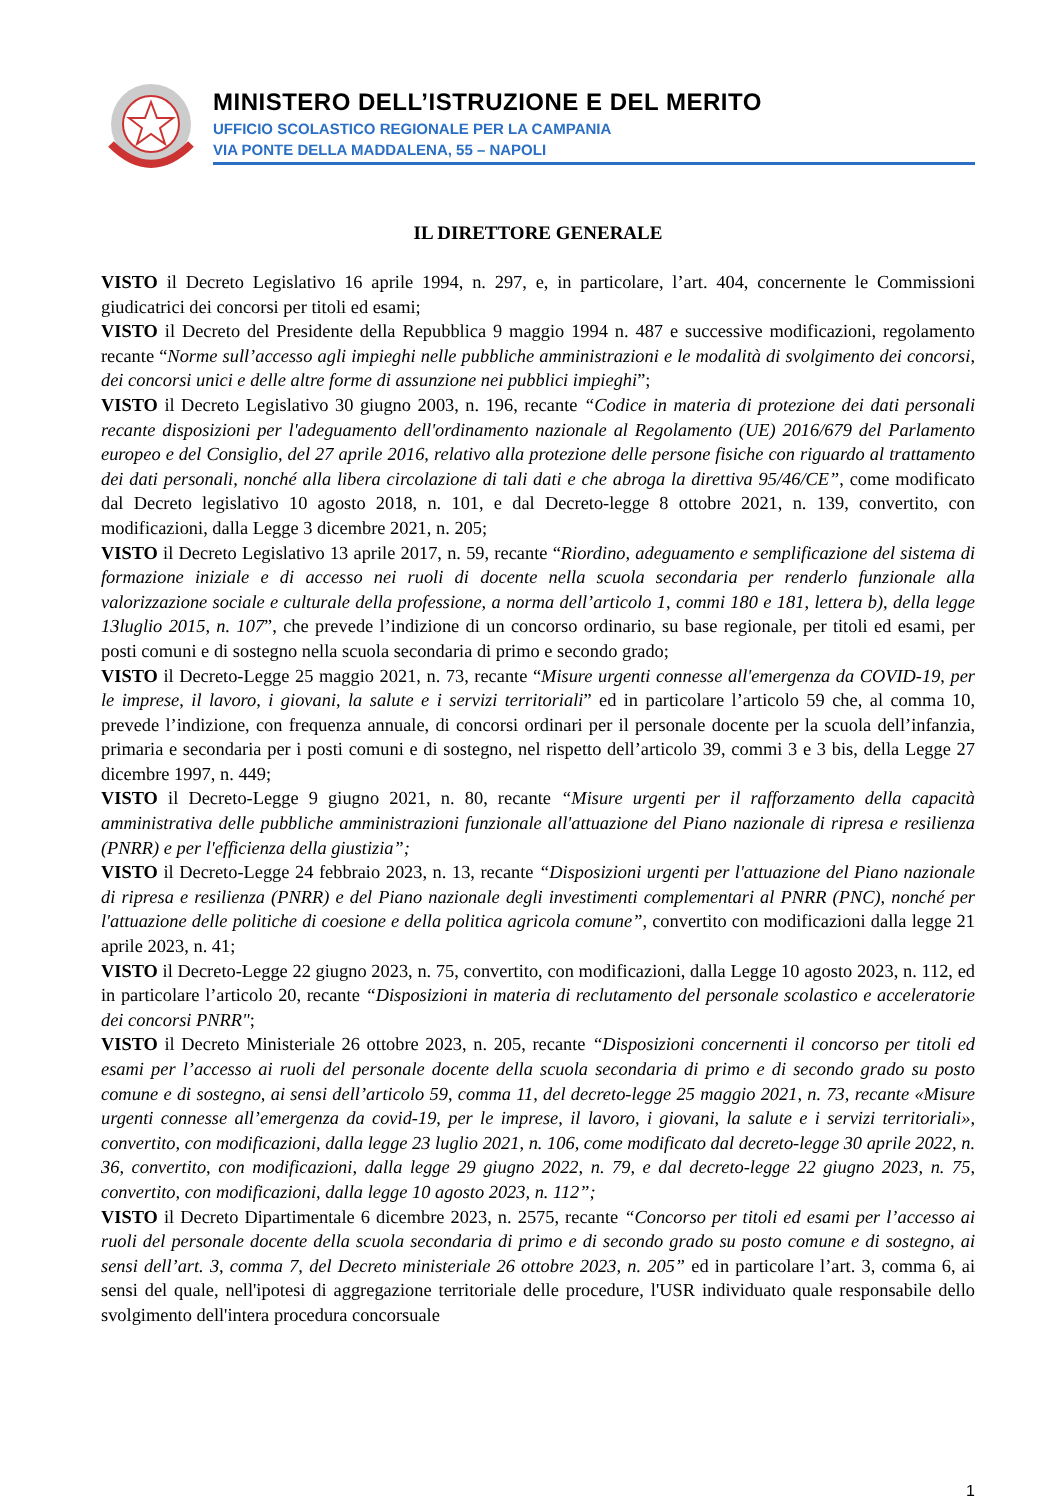MINISTERO DELL’ISTRUZIONE E DEL MERITO
UFFICIO SCOLASTICO REGIONALE PER LA CAMPANIA
VIA PONTE DELLA MADDALENA, 55 – NAPOLI
IL DIRETTORE GENERALE
VISTO il Decreto Legislativo 16 aprile 1994, n. 297, e, in particolare, l’art. 404, concernente le Commissioni giudicatrici dei concorsi per titoli ed esami;
VISTO il Decreto del Presidente della Repubblica 9 maggio 1994 n. 487 e successive modificazioni, regolamento recante “Norme sull’accesso agli impieghi nelle pubbliche amministrazioni e le modalità di svolgimento dei concorsi, dei concorsi unici e delle altre forme di assunzione nei pubblici impieghi”;
VISTO il Decreto Legislativo 30 giugno 2003, n. 196, recante “Codice in materia di protezione dei dati personali recante disposizioni per l'adeguamento dell'ordinamento nazionale al Regolamento (UE) 2016/679 del Parlamento europeo e del Consiglio, del 27 aprile 2016, relativo alla protezione delle persone fisiche con riguardo al trattamento dei dati personali, nonché alla libera circolazione di tali dati e che abroga la direttiva 95/46/CE”, come modificato dal Decreto legislativo 10 agosto 2018, n. 101, e dal Decreto-legge 8 ottobre 2021, n. 139, convertito, con modificazioni, dalla Legge 3 dicembre 2021, n. 205;
VISTO il Decreto Legislativo 13 aprile 2017, n. 59, recante “Riordino, adeguamento e semplificazione del sistema di formazione iniziale e di accesso nei ruoli di docente nella scuola secondaria per renderlo funzionale alla valorizzazione sociale e culturale della professione, a norma dell’articolo 1, commi 180 e 181, lettera b), della legge 13luglio 2015, n. 107”, che prevede l’indizione di un concorso ordinario, su base regionale, per titoli ed esami, per posti comuni e di sostegno nella scuola secondaria di primo e secondo grado;
VISTO il Decreto-Legge 25 maggio 2021, n. 73, recante “Misure urgenti connesse all'emergenza da COVID-19, per le imprese, il lavoro, i giovani, la salute e i servizi territoriali” ed in particolare l’articolo 59 che, al comma 10, prevede l’indizione, con frequenza annuale, di concorsi ordinari per il personale docente per la scuola dell’infanzia, primaria e secondaria per i posti comuni e di sostegno, nel rispetto dell’articolo 39, commi 3 e 3 bis, della Legge 27 dicembre 1997, n. 449;
VISTO il Decreto-Legge 9 giugno 2021, n. 80, recante “Misure urgenti per il rafforzamento della capacità amministrativa delle pubbliche amministrazioni funzionale all'attuazione del Piano nazionale di ripresa e resilienza (PNRR) e per l'efficienza della giustizia”;
VISTO il Decreto-Legge 24 febbraio 2023, n. 13, recante “Disposizioni urgenti per l'attuazione del Piano nazionale di ripresa e resilienza (PNRR) e del Piano nazionale degli investimenti complementari al PNRR (PNC), nonché per l'attuazione delle politiche di coesione e della politica agricola comune”, convertito con modificazioni dalla legge 21 aprile 2023, n. 41;
VISTO il Decreto-Legge 22 giugno 2023, n. 75, convertito, con modificazioni, dalla Legge 10 agosto 2023, n. 112, ed in particolare l’articolo 20, recante “Disposizioni in materia di reclutamento del personale scolastico e acceleratorie dei concorsi PNRR";
VISTO il Decreto Ministeriale 26 ottobre 2023, n. 205, recante “Disposizioni concernenti il concorso per titoli ed esami per l’accesso ai ruoli del personale docente della scuola secondaria di primo e di secondo grado su posto comune e di sostegno, ai sensi dell’articolo 59, comma 11, del decreto-legge 25 maggio 2021, n. 73, recante «Misure urgenti connesse all’emergenza da covid-19, per le imprese, il lavoro, i giovani, la salute e i servizi territoriali», convertito, con modificazioni, dalla legge 23 luglio 2021, n. 106, come modificato dal decreto-legge 30 aprile 2022, n. 36, convertito, con modificazioni, dalla legge 29 giugno 2022, n. 79, e dal decreto-legge 22 giugno 2023, n. 75, convertito, con modificazioni, dalla legge 10 agosto 2023, n. 112”;
VISTO il Decreto Dipartimentale 6 dicembre 2023, n. 2575, recante “Concorso per titoli ed esami per l’accesso ai ruoli del personale docente della scuola secondaria di primo e di secondo grado su posto comune e di sostegno, ai sensi dell’art. 3, comma 7, del Decreto ministeriale 26 ottobre 2023, n. 205” ed in particolare l’art. 3, comma 6, ai sensi del quale, nell'ipotesi di aggregazione territoriale delle procedure, l'USR individuato quale responsabile dello svolgimento dell'intera procedura concorsuale
1